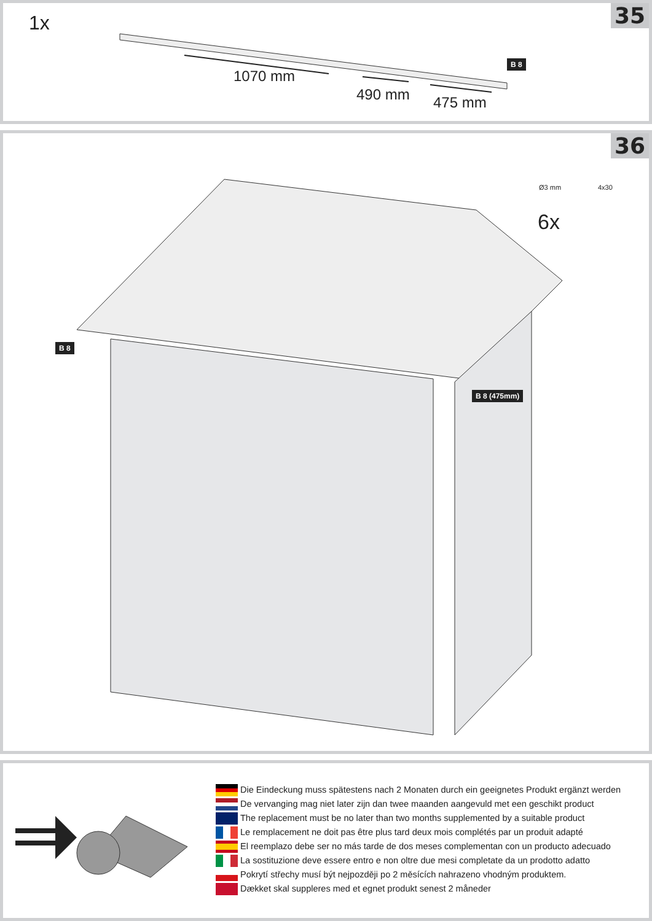35 1x
1070 mm
490 mm 475 mm
B 8
36
B 8
B 8 (475mm)
Ø3 mm 4x30
6x
Die Eindeckung muss spätestens nach 2 Monaten durch ein geeignetes Produkt ergänzt werden
De vervanging mag niet later zijn dan twee maanden aangevuld met een geschikt product
The replacement must be no later than two months supplemented by a suitable product
Le remplacement ne doit pas être plus tard deux mois complétés par un produit adapté
El reemplazo debe ser no más tarde de dos meses complementan con un producto adecuado
La sostituzione deve essere entro e non oltre due mesi completate da un prodotto adatto
Pokrytí střechy musí být nejpozději po 2 měsících nahrazeno vhodným produktem.
Dækket skal suppleres med et egnet produkt senest 2 måneder